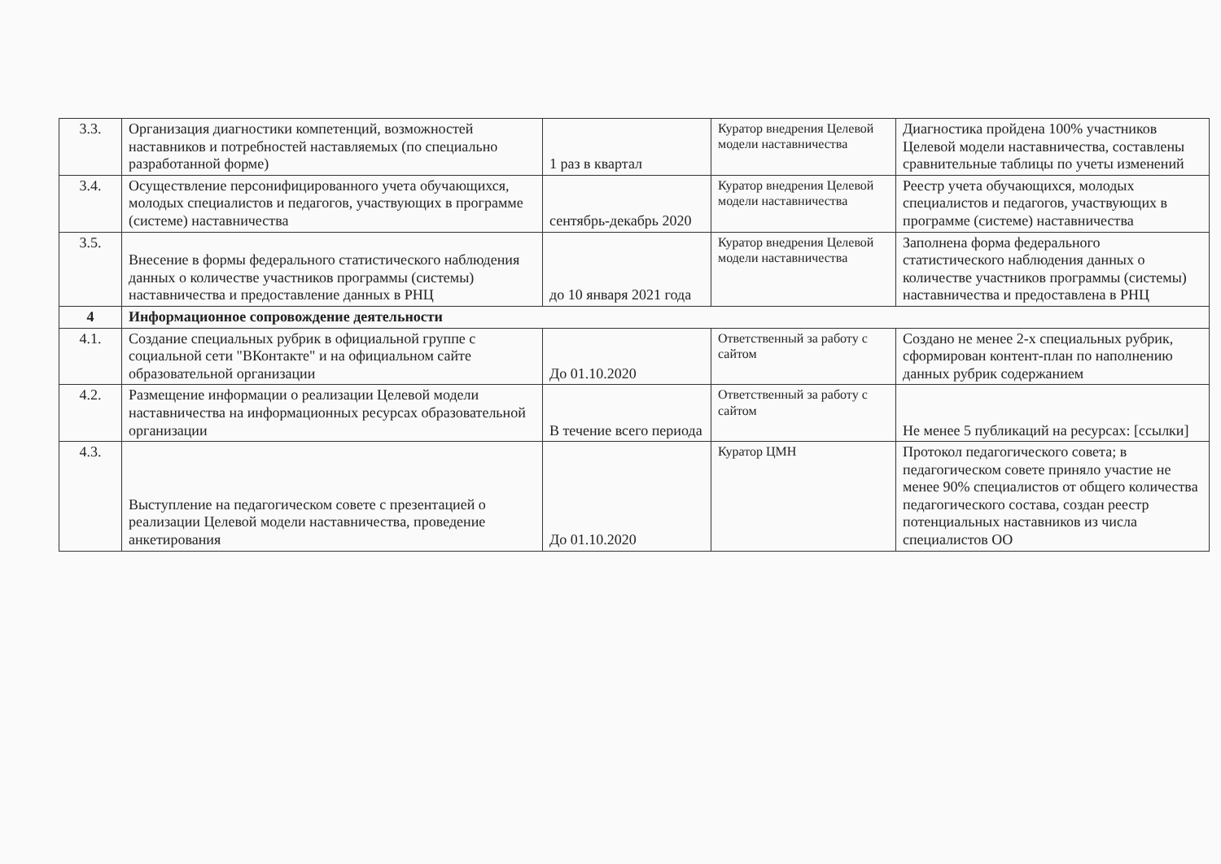| 3.3. | Организация диагностики компетенций, возможностей наставников и потребностей наставляемых (по специально разработанной форме) | 1 раз в квартал | Куратор внедрения Целевой модели наставничества | Диагностика пройдена 100% участников Целевой модели наставничества, составлены сравнительные таблицы по учеты изменений |
| 3.4. | Осуществление персонифицированного учета обучающихся, молодых специалистов и педагогов, участвующих в программе (системе) наставничества | сентябрь-декабрь 2020 | Куратор внедрения Целевой модели наставничества | Реестр учета обучающихся, молодых специалистов и педагогов, участвующих в программе (системе) наставничества |
| 3.5. | Внесение в формы федерального статистического наблюдения данных о количестве участников программы (системы) наставничества и предоставление данных в РНЦ | до 10 января 2021 года | Куратор внедрения Целевой модели наставничества | Заполнена форма федерального статистического наблюдения данных о количестве участников программы (системы) наставничества и предоставлена в РНЦ |
| 4 | Информационное сопровождение деятельности | | | |
| 4.1. | Создание специальных рубрик в официальной группе с социальной сети "ВКонтакте" и на официальном сайте образовательной организации | До 01.10.2020 | Ответственный за работу с сайтом | Создано не менее 2-х специальных рубрик, сформирован контент-план по наполнению данных рубрик содержанием |
| 4.2. | Размещение информации о реализации Целевой модели наставничества на информационных ресурсах образовательной организации | В течение всего периода | Ответственный за работу с сайтом | Не менее 5 публикаций на ресурсах: [ссылки] |
| 4.3. | Выступление на педагогическом совете с презентацией о реализации Целевой модели наставничества, проведение анкетирования | До 01.10.2020 | Куратор ЦМН | Протокол педагогического совета; в педагогическом совете приняло участие не менее 90% специалистов от общего количества педагогического состава, создан реестр потенциальных наставников из числа специалистов ОО |